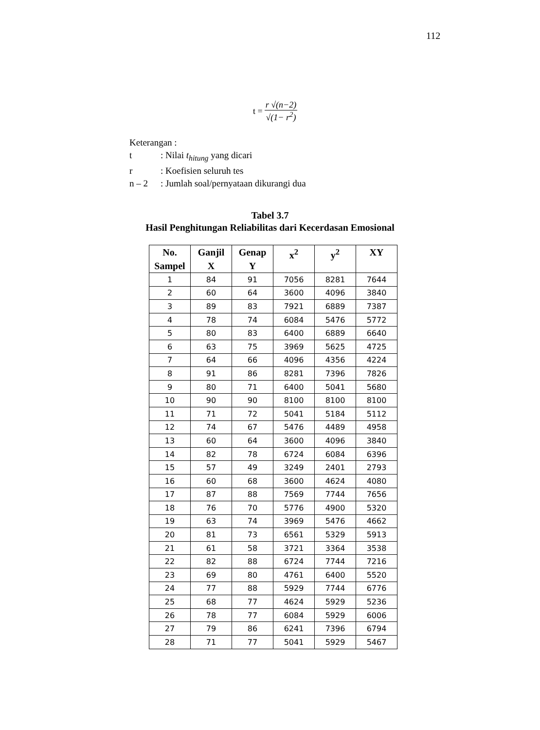112
t = r √(n−2) √(1− r<sup>2</sup>)
Keterangan :
| t | : Nilai t<sub>hitung</sub> yang dicari |
| r | : Koefisien seluruh tes |
| n – 2 | : Jumlah soal/pernyataan dikurangi dua |
Tabel 3.7
Hasil Penghitungan Reliabilitas dari Kecerdasan Emosional
| No. Sampel | Ganjil X | Genap Y | x<sup>2</sup> | y<sup>2</sup> | XY |
| --- | --- | --- | --- | --- | --- |
| 1 | 84 | 91 | 7056 | 8281 | 7644 |
| 2 | 60 | 64 | 3600 | 4096 | 3840 |
| 3 | 89 | 83 | 7921 | 6889 | 7387 |
| 4 | 78 | 74 | 6084 | 5476 | 5772 |
| 5 | 80 | 83 | 6400 | 6889 | 6640 |
| 6 | 63 | 75 | 3969 | 5625 | 4725 |
| 7 | 64 | 66 | 4096 | 4356 | 4224 |
| 8 | 91 | 86 | 8281 | 7396 | 7826 |
| 9 | 80 | 71 | 6400 | 5041 | 5680 |
| 10 | 90 | 90 | 8100 | 8100 | 8100 |
| 11 | 71 | 72 | 5041 | 5184 | 5112 |
| 12 | 74 | 67 | 5476 | 4489 | 4958 |
| 13 | 60 | 64 | 3600 | 4096 | 3840 |
| 14 | 82 | 78 | 6724 | 6084 | 6396 |
| 15 | 57 | 49 | 3249 | 2401 | 2793 |
| 16 | 60 | 68 | 3600 | 4624 | 4080 |
| 17 | 87 | 88 | 7569 | 7744 | 7656 |
| 18 | 76 | 70 | 5776 | 4900 | 5320 |
| 19 | 63 | 74 | 3969 | 5476 | 4662 |
| 20 | 81 | 73 | 6561 | 5329 | 5913 |
| 21 | 61 | 58 | 3721 | 3364 | 3538 |
| 22 | 82 | 88 | 6724 | 7744 | 7216 |
| 23 | 69 | 80 | 4761 | 6400 | 5520 |
| 24 | 77 | 88 | 5929 | 7744 | 6776 |
| 25 | 68 | 77 | 4624 | 5929 | 5236 |
| 26 | 78 | 77 | 6084 | 5929 | 6006 |
| 27 | 79 | 86 | 6241 | 7396 | 6794 |
| 28 | 71 | 77 | 5041 | 5929 | 5467 |